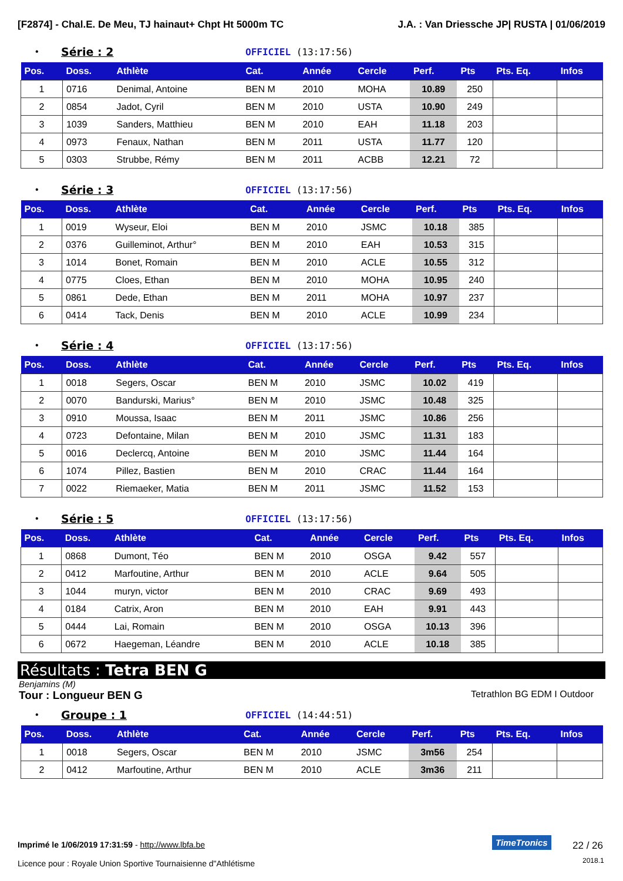[F2874] - Chal.E. De Meu, TJ hainaut+ Chpt Ht 5000m TC J.A. : Van Driessche JP| RUSTA | 01/06/2019
• Série : 2 OFFICIEL (13:17:56)
| Pos. | Doss. | Athlète | Cat. | Année | Cercle | Perf. | Pts | Pts. Eq. | Infos |
| --- | --- | --- | --- | --- | --- | --- | --- | --- | --- |
| 1 | 0716 | Denimal, Antoine | BEN M | 2010 | MOHA | 10.89 | 250 | | |
| 2 | 0854 | Jadot, Cyril | BEN M | 2010 | USTA | 10.90 | 249 | | |
| 3 | 1039 | Sanders, Matthieu | BEN M | 2010 | EAH | 11.18 | 203 | | |
| 4 | 0973 | Fenaux, Nathan | BEN M | 2011 | USTA | 11.77 | 120 | | |
| 5 | 0303 | Strubbe, Rémy | BEN M | 2011 | ACBB | 12.21 | 72 | | |
• Série : 3 OFFICIEL (13:17:56)
| Pos. | Doss. | Athlète | Cat. | Année | Cercle | Perf. | Pts | Pts. Eq. | Infos |
| --- | --- | --- | --- | --- | --- | --- | --- | --- | --- |
| 1 | 0019 | Wyseur, Eloi | BEN M | 2010 | JSMC | 10.18 | 385 | | |
| 2 | 0376 | Guilleminot, Arthur° | BEN M | 2010 | EAH | 10.53 | 315 | | |
| 3 | 1014 | Bonet, Romain | BEN M | 2010 | ACLE | 10.55 | 312 | | |
| 4 | 0775 | Cloes, Ethan | BEN M | 2010 | MOHA | 10.95 | 240 | | |
| 5 | 0861 | Dede, Ethan | BEN M | 2011 | MOHA | 10.97 | 237 | | |
| 6 | 0414 | Tack, Denis | BEN M | 2010 | ACLE | 10.99 | 234 | | |
• Série : 4 OFFICIEL (13:17:56)
| Pos. | Doss. | Athlète | Cat. | Année | Cercle | Perf. | Pts | Pts. Eq. | Infos |
| --- | --- | --- | --- | --- | --- | --- | --- | --- | --- |
| 1 | 0018 | Segers, Oscar | BEN M | 2010 | JSMC | 10.02 | 419 | | |
| 2 | 0070 | Bandurski, Marius° | BEN M | 2010 | JSMC | 10.48 | 325 | | |
| 3 | 0910 | Moussa, Isaac | BEN M | 2011 | JSMC | 10.86 | 256 | | |
| 4 | 0723 | Defontaine, Milan | BEN M | 2010 | JSMC | 11.31 | 183 | | |
| 5 | 0016 | Declercq, Antoine | BEN M | 2010 | JSMC | 11.44 | 164 | | |
| 6 | 1074 | Pillez, Bastien | BEN M | 2010 | CRAC | 11.44 | 164 | | |
| 7 | 0022 | Riemaeker, Matia | BEN M | 2011 | JSMC | 11.52 | 153 | | |
• Série : 5 OFFICIEL (13:17:56)
| Pos. | Doss. | Athlète | Cat. | Année | Cercle | Perf. | Pts | Pts. Eq. | Infos |
| --- | --- | --- | --- | --- | --- | --- | --- | --- | --- |
| 1 | 0868 | Dumont, Téo | BEN M | 2010 | OSGA | 9.42 | 557 | | |
| 2 | 0412 | Marfoutine, Arthur | BEN M | 2010 | ACLE | 9.64 | 505 | | |
| 3 | 1044 | muryn, victor | BEN M | 2010 | CRAC | 9.69 | 493 | | |
| 4 | 0184 | Catrix, Aron | BEN M | 2010 | EAH | 9.91 | 443 | | |
| 5 | 0444 | Lai, Romain | BEN M | 2010 | OSGA | 10.13 | 396 | | |
| 6 | 0672 | Haegeman, Léandre | BEN M | 2010 | ACLE | 10.18 | 385 | | |
Résultats : Tetra BEN G
Benjamins (M)
Tour : Longueur BEN G Tetrathlon BG EDM I Outdoor
• Groupe : 1 OFFICIEL (14:44:51)
| Pos. | Doss. | Athlète | Cat. | Année | Cercle | Perf. | Pts | Pts. Eq. | Infos |
| --- | --- | --- | --- | --- | --- | --- | --- | --- | --- |
| 1 | 0018 | Segers, Oscar | BEN M | 2010 | JSMC | 3m56 | 254 | | |
| 2 | 0412 | Marfoutine, Arthur | BEN M | 2010 | ACLE | 3m36 | 211 | | |
Imprimé le 1/06/2019 17:31:59 - http://www.lbfa.be
Licence pour : Royale Union Sportive Tournaisienne d"Athlétisme
TimeTronics 22 / 26
2018.1